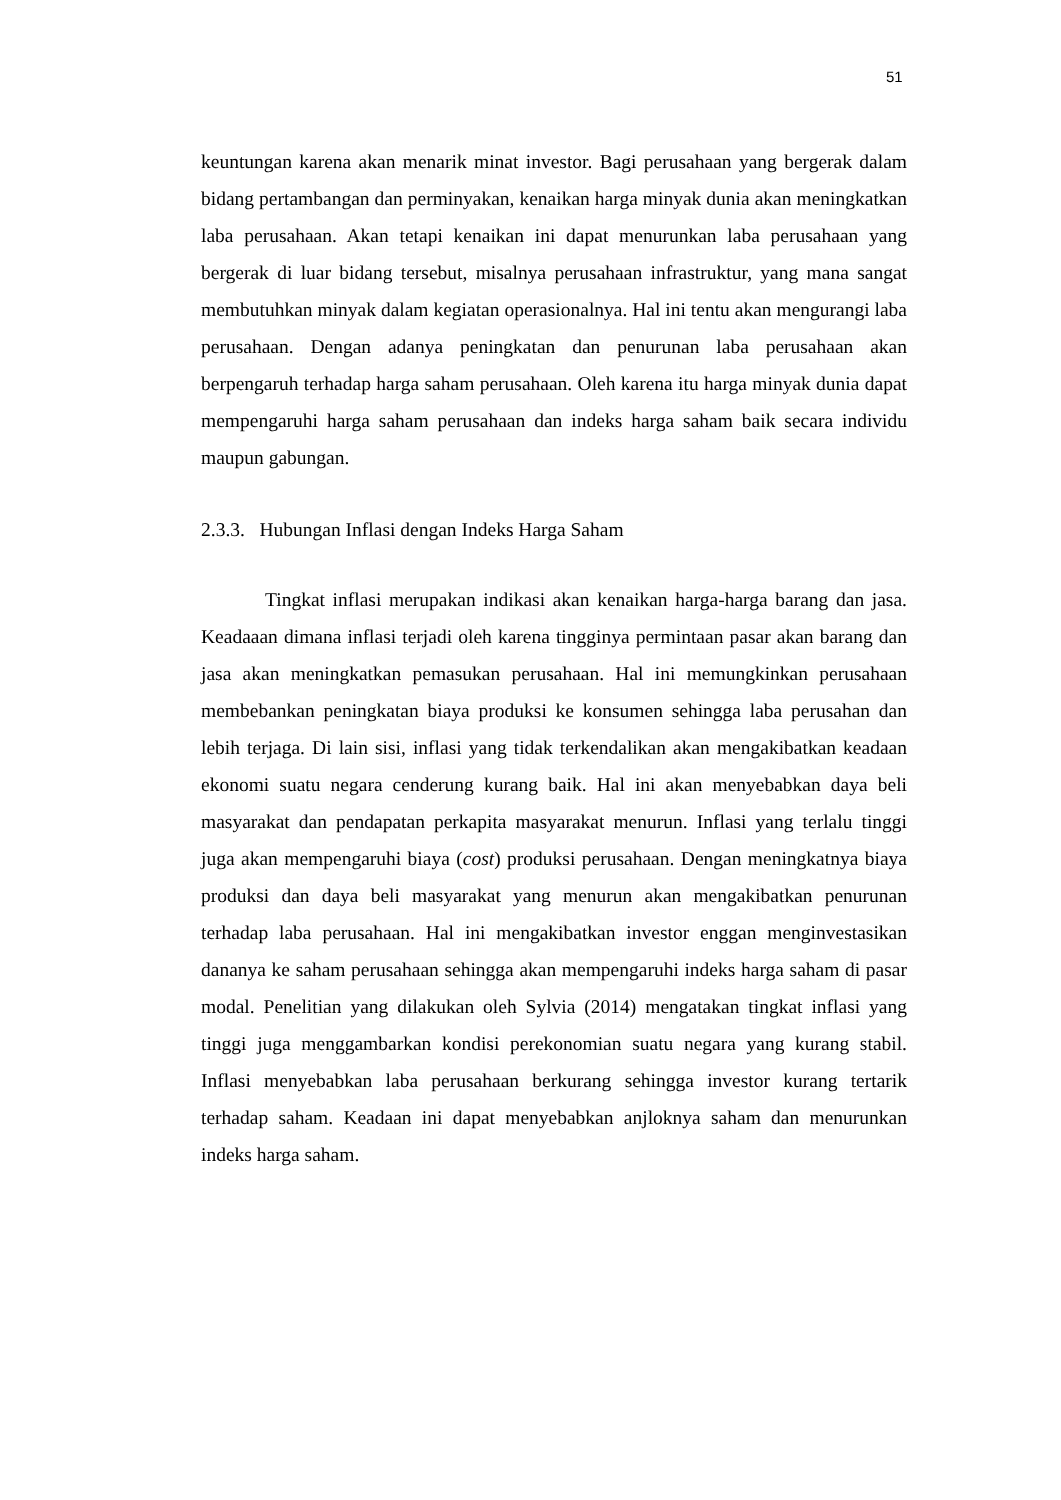51
keuntungan karena akan menarik minat investor. Bagi perusahaan yang bergerak dalam bidang pertambangan dan perminyakan, kenaikan harga minyak dunia akan meningkatkan laba perusahaan. Akan tetapi kenaikan ini dapat menurunkan laba perusahaan yang bergerak di luar bidang tersebut, misalnya perusahaan infrastruktur, yang mana sangat membutuhkan minyak dalam kegiatan operasionalnya. Hal ini tentu akan mengurangi laba perusahaan. Dengan adanya peningkatan dan penurunan laba perusahaan akan berpengaruh terhadap harga saham perusahaan. Oleh karena itu harga minyak dunia dapat mempengaruhi harga saham perusahaan dan indeks harga saham baik secara individu maupun gabungan.
2.3.3. Hubungan Inflasi dengan Indeks Harga Saham
Tingkat inflasi merupakan indikasi akan kenaikan harga-harga barang dan jasa. Keadaaan dimana inflasi terjadi oleh karena tingginya permintaan pasar akan barang dan jasa akan meningkatkan pemasukan perusahaan. Hal ini memungkinkan perusahaan membebankan peningkatan biaya produksi ke konsumen sehingga laba perusahan dan lebih terjaga. Di lain sisi, inflasi yang tidak terkendalikan akan mengakibatkan keadaan ekonomi suatu negara cenderung kurang baik. Hal ini akan menyebabkan daya beli masyarakat dan pendapatan perkapita masyarakat menurun. Inflasi yang terlalu tinggi juga akan mempengaruhi biaya (cost) produksi perusahaan. Dengan meningkatnya biaya produksi dan daya beli masyarakat yang menurun akan mengakibatkan penurunan terhadap laba perusahaan. Hal ini mengakibatkan investor enggan menginvestasikan dananya ke saham perusahaan sehingga akan mempengaruhi indeks harga saham di pasar modal. Penelitian yang dilakukan oleh Sylvia (2014) mengatakan tingkat inflasi yang tinggi juga menggambarkan kondisi perekonomian suatu negara yang kurang stabil. Inflasi menyebabkan laba perusahaan berkurang sehingga investor kurang tertarik terhadap saham. Keadaan ini dapat menyebabkan anjloknya saham dan menurunkan indeks harga saham.